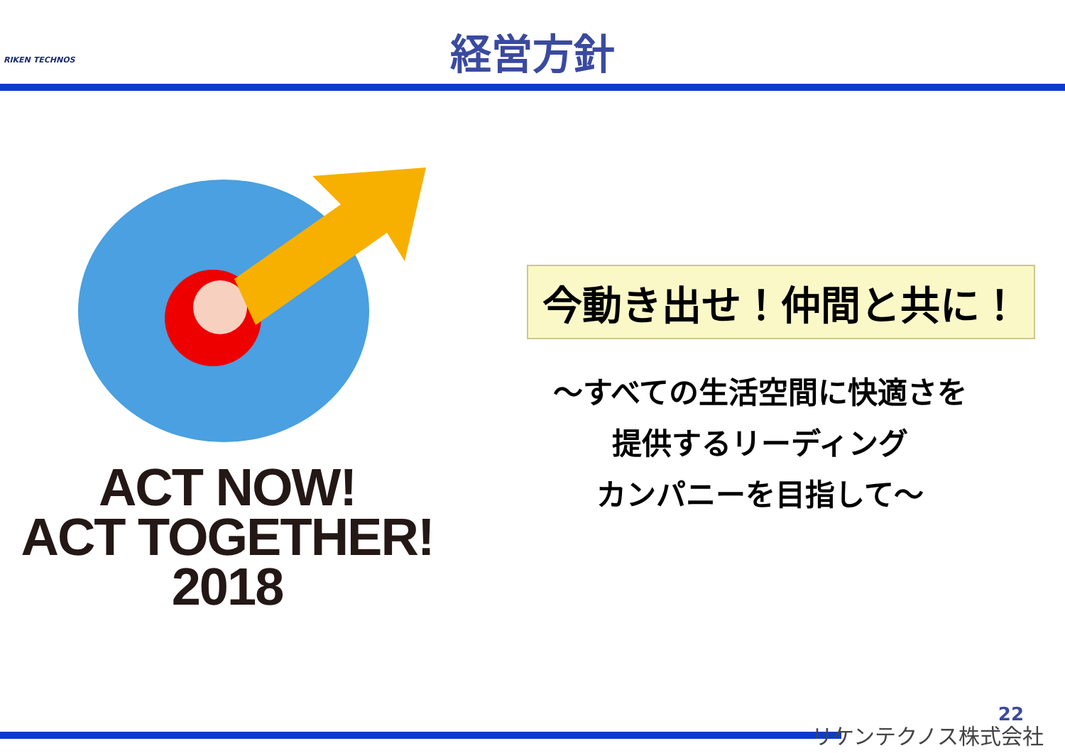RIKEN TECHNOS
経営方針
ACT NOW!
ACT TOGETHER!
2018
今動き出せ！仲間と共に！
～すべての生活空間に快適さを
提供するリーディング
カンパニーを目指して～
22
リケンテクノス株式会社